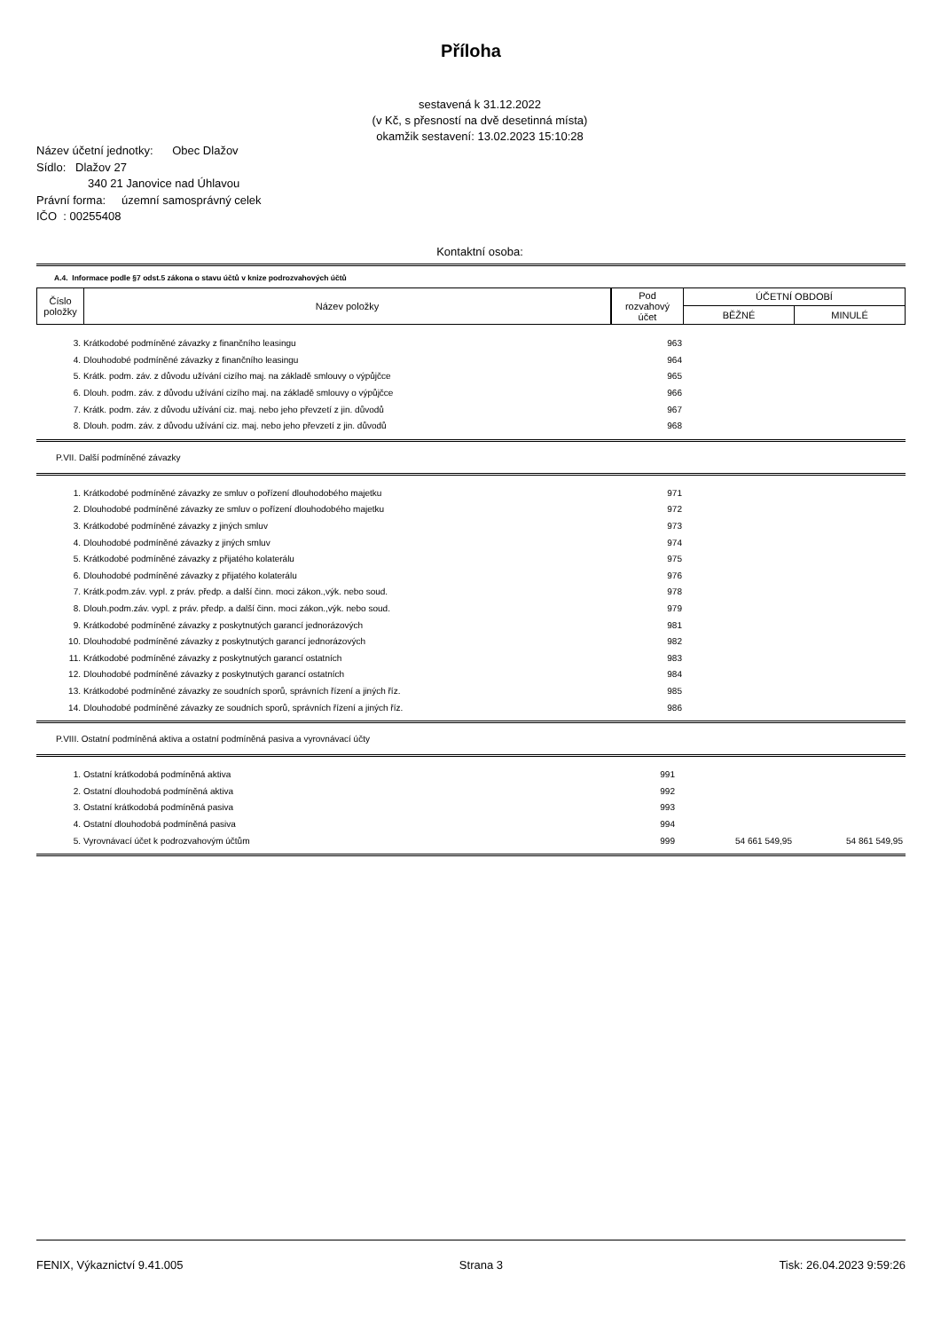Příloha
sestavená k 31.12.2022
(v Kč, s přesností na dvě desetinná místa)
okamžik sestavení: 13.02.2023 15:10:28
Název účetní jednotky: Obec Dlažov
Sídlo: Dlažov 27
340 21 Janovice nad Úhlavou
Právní forma: územní samosprávný celek
IČO : 00255408
Kontaktní osoba:
A.4. Informace podle §7 odst.5 zákona o stavu účtů v knize podrozvahových účtů
| Číslo položky | Název položky | Pod rozvahový účet | ÚČETNÍ OBDOBÍ | |
| --- | --- | --- | --- | --- |
| | | | BĚŽNÉ | MINULÉ |
| 3. | Krátkodobé podmíněné závazky z finančního leasingu | 963 | | |
| 4. | Dlouhodobé podmíněné závazky z finančního leasingu | 964 | | |
| 5. | Krátk. podm. záv. z důvodu užívání cizího maj. na základě smlouvy o výpůjčce | 965 | | |
| 6. | Dlouh. podm. záv. z důvodu užívání cizího maj. na základě smlouvy o výpůjčce | 966 | | |
| 7. | Krátk. podm. záv. z důvodu užívání ciz. maj. nebo jeho převzetí z jin. důvodů | 967 | | |
| 8. | Dlouh. podm. záv. z důvodu užívání ciz. maj. nebo jeho převzetí z jin. důvodů | 968 | | |
P.VII. Další podmíněné závazky
| 1. | Krátkodobé podmíněné závazky ze smluv o pořízení dlouhodobého majetku | 971 | | |
| 2. | Dlouhodobé podmíněné závazky ze smluv o pořízení dlouhodobého majetku | 972 | | |
| 3. | Krátkodobé podmíněné závazky z jiných smluv | 973 | | |
| 4. | Dlouhodobé podmíněné závazky z jiných smluv | 974 | | |
| 5. | Krátkodobé podmíněné závazky z přijatého kolaterálu | 975 | | |
| 6. | Dlouhodobé podmíněné závazky z přijatého kolaterálu | 976 | | |
| 7. | Krátk.podm.záv. vypl. z práv. předp. a další činn. moci zákon.,výk. nebo soud. | 978 | | |
| 8. | Dlouh.podm.záv. vypl. z práv. předp. a další činn. moci zákon.,výk. nebo soud. | 979 | | |
| 9. | Krátkodobé podmíněné závazky z poskytnutých garancí jednorázových | 981 | | |
| 10. | Dlouhodobé podmíněné závazky z poskytnutých garancí jednorázových | 982 | | |
| 11. | Krátkodobé podmíněné závazky z poskytnutých garancí ostatních | 983 | | |
| 12. | Dlouhodobé podmíněné závazky z poskytnutých garancí ostatních | 984 | | |
| 13. | Krátkodobé podmíněné závazky ze soudních sporů, správních řízení a jiných říz. | 985 | | |
| 14. | Dlouhodobé podmíněné závazky ze soudních sporů, správních řízení a jiných říz. | 986 | | |
P.VIII. Ostatní podmíněná aktiva a ostatní podmíněná pasiva a vyrovnávací účty
| 1. | Ostatní krátkodobá podmíněná aktiva | 991 | | |
| 2. | Ostatní dlouhodobá podmíněná aktiva | 992 | | |
| 3. | Ostatní krátkodobá podmíněná pasiva | 993 | | |
| 4. | Ostatní dlouhodobá podmíněná pasiva | 994 | | |
| 5. | Vyrovnávací účet k podrozvahovým účtům | 999 | 54 661 549,95 | 54 861 549,95 |
FENIX, Výkaznictví 9.41.005 Strana 3 Tisk: 26.04.2023 9:59:26